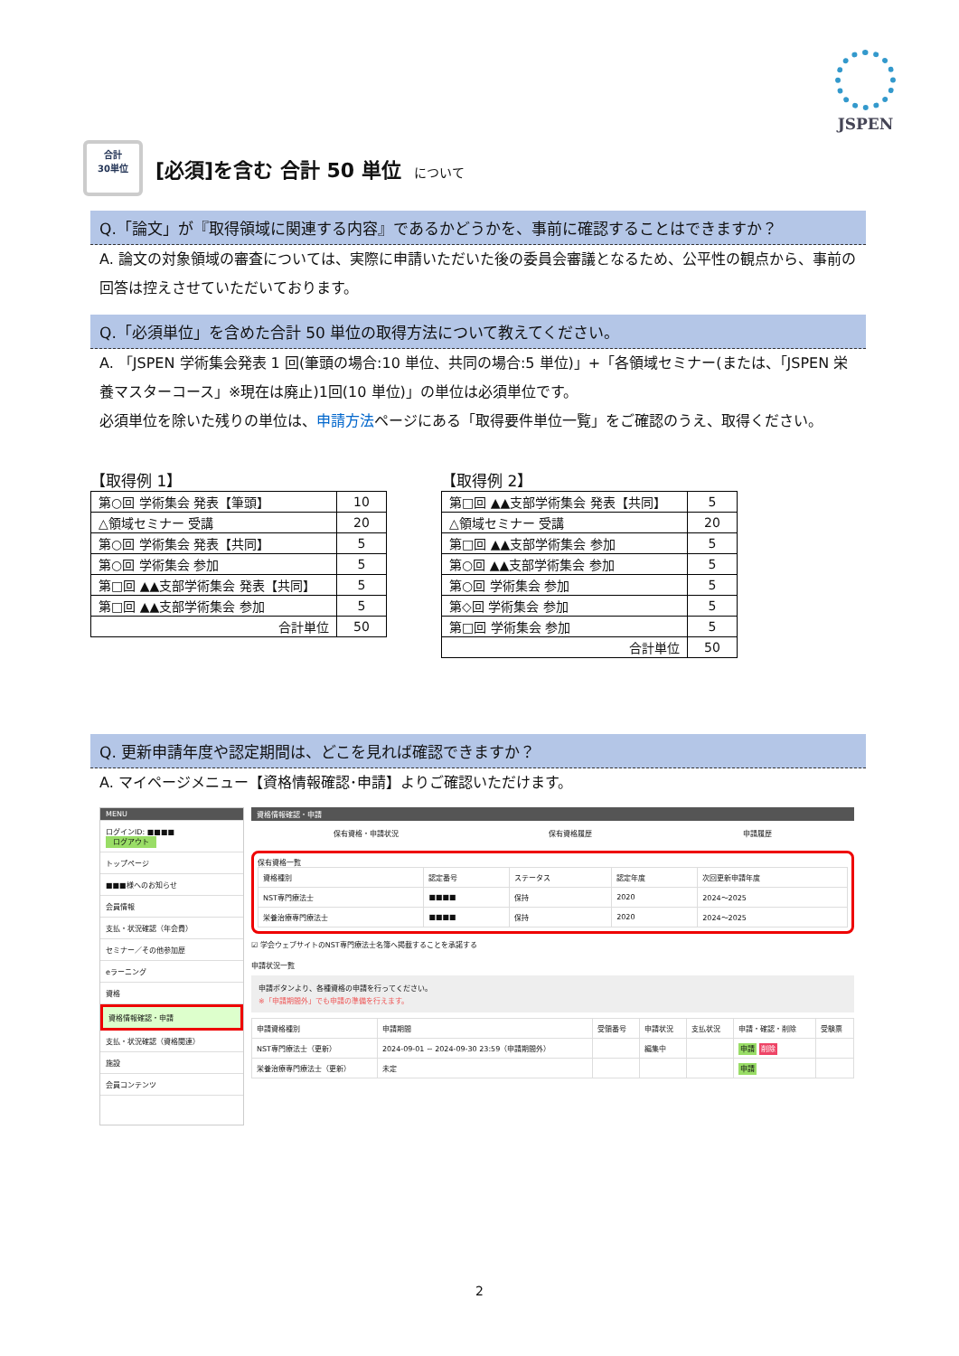JSPEN
合計
30単位
[必須]を含む 合計 50 単位 について
Q.「論文」が『取得領域に関連する内容』であるかどうかを、事前に確認することはできますか？
A. 論文の対象領域の審査については、実際に申請いただいた後の委員会審議となるため、公平性の観点から、事前の回答は控えさせていただいております。
Q.「必須単位」を含めた合計 50 単位の取得方法について教えてください。
A. 「JSPEN 学術集会発表 1 回(筆頭の場合:10 単位、共同の場合:5 単位)」+「各領域セミナー(または、「JSPEN 栄養マスターコース」※現在は廃止)1回(10 単位)」の単位は必須単位です。
必須単位を除いた残りの単位は、申請方法ページにある「取得要件単位一覧」をご確認のうえ、取得ください。
【取得例 1】
| 第○回 学術集会 発表【筆頭】 | 10 |
| △領域セミナー 受講 | 20 |
| 第○回 学術集会 発表【共同】 | 5 |
| 第○回 学術集会 参加 | 5 |
| 第□回 ▲▲支部学術集会 発表【共同】 | 5 |
| 第□回 ▲▲支部学術集会 参加 | 5 |
| 合計単位 | 50 |
【取得例 2】
| 第□回 ▲▲支部学術集会 発表【共同】 | 5 |
| △領域セミナー 受講 | 20 |
| 第□回 ▲▲支部学術集会 参加 | 5 |
| 第○回 ▲▲支部学術集会 参加 | 5 |
| 第○回 学術集会 参加 | 5 |
| 第◇回 学術集会 参加 | 5 |
| 第□回 学術集会 参加 | 5 |
| 合計単位 | 50 |
Q. 更新申請年度や認定期間は、どこを見れば確認できますか？
A. マイページメニュー【資格情報確認･申請】よりご確認いただけます。
MENU
ログインID: ■■■■
ログアウト
トップページ
■■■様へのお知らせ
会員情報
支払・状況確認（年会費）
セミナー／その他参加歴
eラーニング
資格
資格情報確認・申請
支払・状況確認（資格関連）
施設
会員コンテンツ
資格情報確認・申請
保有資格・申請状況 保有資格履歴 申請履歴
保有資格一覧
| 資格種別 | 認定番号 | ステータス | 認定年度 | 次回更新申請年度 |
| --- | --- | --- | --- | --- |
| NST専門療法士 | ■■■■ | 保持 | 2020 | 2024～2025 |
| 栄養治療専門療法士 | ■■■■ | 保持 | 2020 | 2024～2025 |
☑ 学会ウェブサイトのNST専門療法士名簿へ掲載することを承諾する
申請状況一覧
申請ボタンより、各種資格の申請を行ってください。
※「申請期間外」でも申請の準備を行えます。
| 申請資格種別 | 申請期間 | 受領番号 | 申請状況 | 支払状況 | 申請・確認・削除 | 受験票 |
| --- | --- | --- | --- | --- | --- | --- |
| NST専門療法士（更新） | 2024-09-01 ~ 2024-09-30 23:59（申請期間外） | | 編集中 | | 申請 削除 | |
| 栄養治療専門療法士（更新） | 未定 | | | | 申請 | |
2